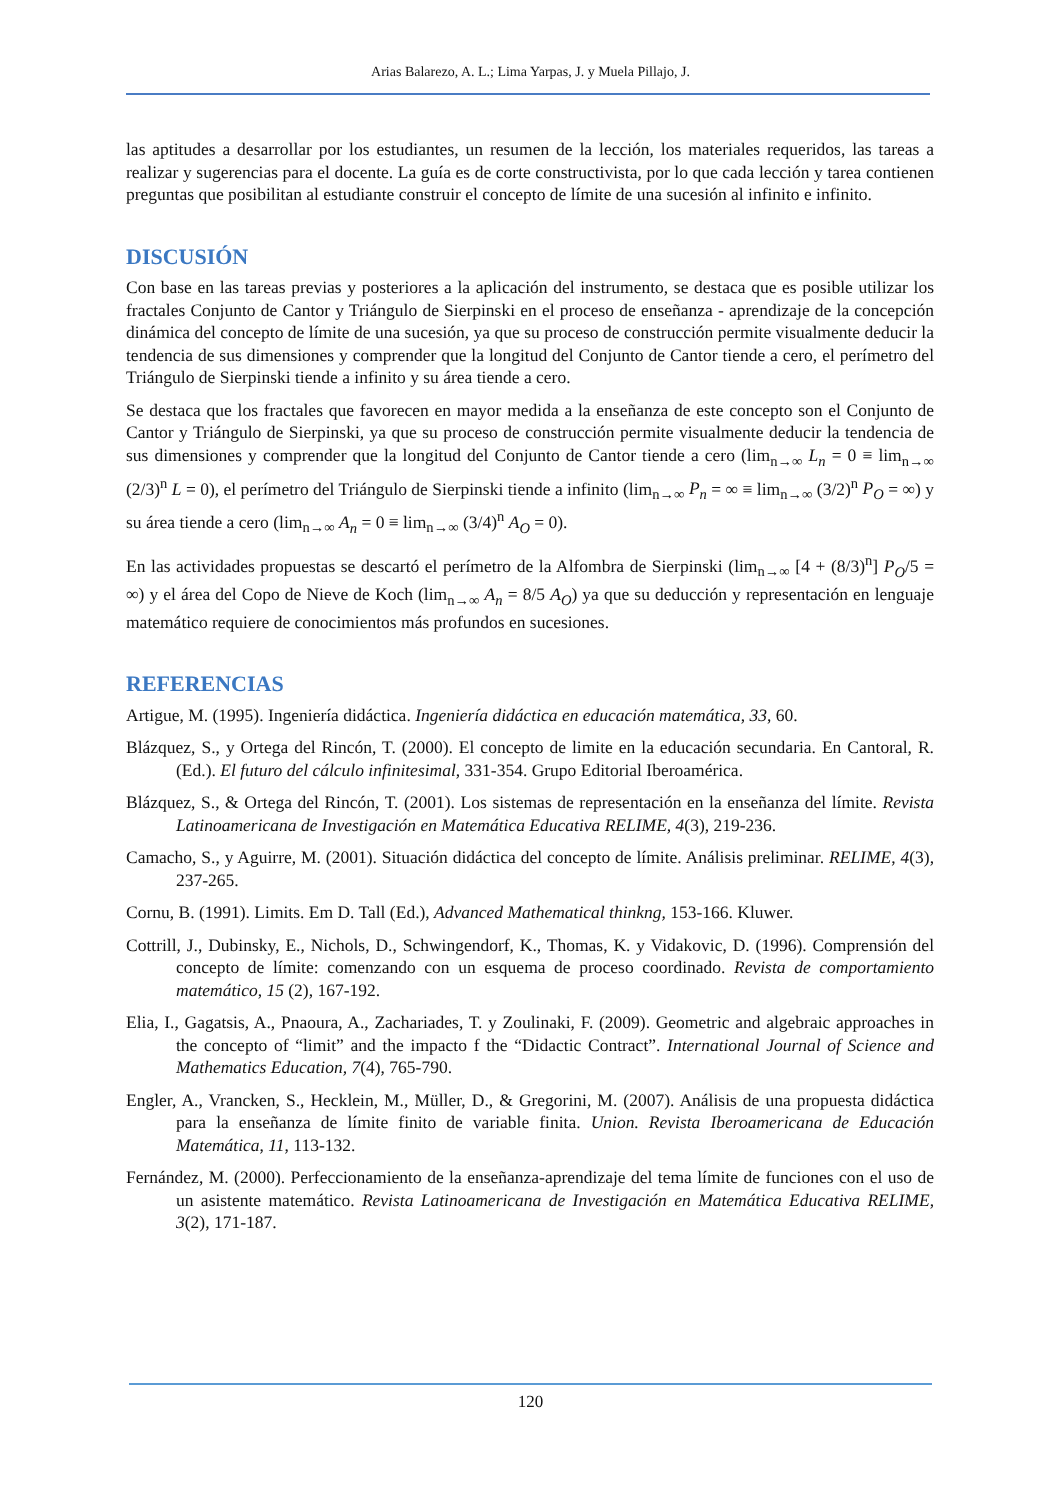Arias Balarezo, A. L.; Lima Yarpas, J. y Muela Pillajo, J.
las aptitudes a desarrollar por los estudiantes, un resumen de la lección, los materiales requeridos, las tareas a realizar y sugerencias para el docente. La guía es de corte constructivista, por lo que cada lección y tarea contienen preguntas que posibilitan al estudiante construir el concepto de límite de una sucesión al infinito e infinito.
DISCUSIÓN
Con base en las tareas previas y posteriores a la aplicación del instrumento, se destaca que es posible utilizar los fractales Conjunto de Cantor y Triángulo de Sierpinski en el proceso de enseñanza - aprendizaje de la concepción dinámica del concepto de límite de una sucesión, ya que su proceso de construcción permite visualmente deducir la tendencia de sus dimensiones y comprender que la longitud del Conjunto de Cantor tiende a cero, el perímetro del Triángulo de Sierpinski tiende a infinito y su área tiende a cero.
Se destaca que los fractales que favorecen en mayor medida a la enseñanza de este concepto son el Conjunto de Cantor y Triángulo de Sierpinski, ya que su proceso de construcción permite visualmente deducir la tendencia de sus dimensiones y comprender que la longitud del Conjunto de Cantor tiende a cero (lim<sub>n→∞</sub> L<sub>n</sub> = 0 ≡ lim<sub>n→∞</sub> (2/3)<sup>n</sup> L = 0), el perímetro del Triángulo de Sierpinski tiende a infinito (lim<sub>n→∞</sub> P<sub>n</sub> = ∞ ≡ lim<sub>n→∞</sub> (3/2)<sup>n</sup> P<sub>O</sub> = ∞) y su área tiende a cero (lim<sub>n→∞</sub> A<sub>n</sub> = 0 ≡ lim<sub>n→∞</sub> (3/4)<sup>n</sup> A<sub>O</sub> = 0).
En las actividades propuestas se descartó el perímetro de la Alfombra de Sierpinski (lim<sub>n→∞</sub> [4 + (8/3)<sup>n</sup>] P<sub>O</sub>/5 = ∞) y el área del Copo de Nieve de Koch (lim<sub>n→∞</sub> A<sub>n</sub> = 8/5 A<sub>O</sub>) ya que su deducción y representación en lenguaje matemático requiere de conocimientos más profundos en sucesiones.
REFERENCIAS
Artigue, M. (1995). Ingeniería didáctica. Ingeniería didáctica en educación matemática, 33, 60.
Blázquez, S., y Ortega del Rincón, T. (2000). El concepto de limite en la educación secundaria. En Cantoral, R. (Ed.). El futuro del cálculo infinitesimal, 331-354. Grupo Editorial Iberoamérica.
Blázquez, S., & Ortega del Rincón, T. (2001). Los sistemas de representación en la enseñanza del límite. Revista Latinoamericana de Investigación en Matemática Educativa RELIME, 4(3), 219-236.
Camacho, S., y Aguirre, M. (2001). Situación didáctica del concepto de límite. Análisis preliminar. RELIME, 4(3), 237-265.
Cornu, B. (1991). Limits. Em D. Tall (Ed.), Advanced Mathematical thinkng, 153-166. Kluwer.
Cottrill, J., Dubinsky, E., Nichols, D., Schwingendorf, K., Thomas, K. y Vidakovic, D. (1996). Comprensión del concepto de límite: comenzando con un esquema de proceso coordinado. Revista de comportamiento matemático, 15 (2), 167-192.
Elia, I., Gagatsis, A., Pnaoura, A., Zachariades, T. y Zoulinaki, F. (2009). Geometric and algebraic approaches in the concepto of “limit” and the impacto f the “Didactic Contract”. International Journal of Science and Mathematics Education, 7(4), 765-790.
Engler, A., Vrancken, S., Hecklein, M., Müller, D., & Gregorini, M. (2007). Análisis de una propuesta didáctica para la enseñanza de límite finito de variable finita. Union. Revista Iberoamericana de Educación Matemática, 11, 113-132.
Fernández, M. (2000). Perfeccionamiento de la enseñanza-aprendizaje del tema límite de funciones con el uso de un asistente matemático. Revista Latinoamericana de Investigación en Matemática Educativa RELIME, 3(2), 171-187.
120